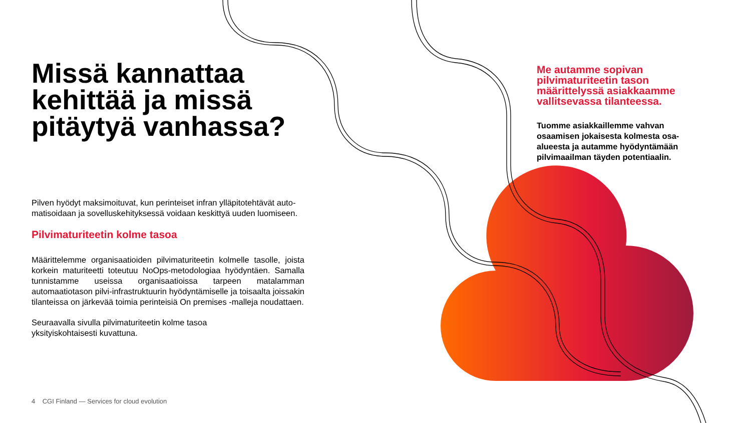Missä kannattaa kehittää ja missä pitäytyä vanhassa?
Pilven hyödyt maksimoituvat, kun perinteiset infran ylläpitotehtävät auto­matisoidaan ja sovelluskehityksessä voidaan keskittyä uuden luomiseen.
Pilvimaturiteetin kolme tasoa
Määrittelemme organisaatioiden pilvimaturiteetin kolmelle tasolle, joista korkein maturiteetti toteutuu NoOps-metodologiaa hyödyntäen. Samalla tunnistamme useissa organisaatioissa tarpeen matalamman automaatiotason pilvi-infrastruktuurin hyödyntämiselle ja toisaalta joissakin tilanteissa on järkevää toimia perinteisiä On premises -malleja noudattaen.
Seuraavalla sivulla pilvimaturiteetin kolme tasoa
yksityiskohtaisesti kuvattuna.
Me autamme sopivan pilvimaturiteetin tason määrittelyssä asiakkaamme vallitsevassa tilanteessa.
Tuomme asiakkaillemme vahvan osaamisen jokaisesta kolmesta osa-alueesta ja autamme hyödyntämään pilvimaailman täyden potentiaalin.
4 CGI Finland — Services for cloud evolution